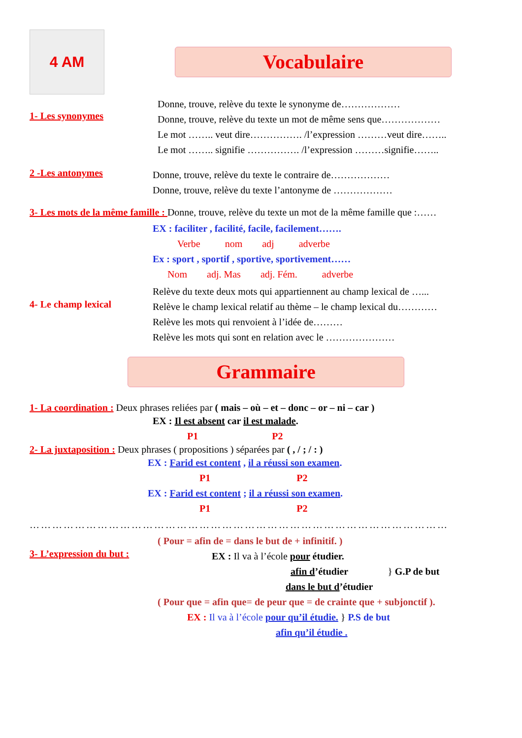4 AM
Vocabulaire
1- Les synonymes
Donne, trouve, relève du texte le synonyme de………………
Donne, trouve, relève du texte un mot de même sens que………………
Le mot …….. veut dire……………. /l’expression ………veut dire……..
Le mot …….. signifie ……………. /l’expression ………signifie……..
2 -Les antonymes
Donne, trouve, relève du texte le contraire de………………
Donne, trouve, relève du texte l’antonyme de ………………
3- Les mots de la même famille : Donne, trouve, relève du texte un mot de la même famille que :……
EX : faciliter , facilité, facile, facilement…….
Verbe nom adj adverbe
Ex : sport , sportif , sportive, sportivement……
Nom adj. Mas adj. Fém. adverbe
4- Le champ lexical
Relève du texte deux mots qui appartiennent au champ lexical de …...
Relève le champ lexical relatif au thème – le champ lexical du…………
Relève les mots qui renvoient à l’idée de………
Relève les mots qui sont en relation avec le …………………
Grammaire
1- La coordination : Deux phrases reliées par ( mais – où – et – donc – or – ni – car )
EX : Il est absent car il est malade.
P1 P2
2- La juxtaposition : Deux phrases ( propositions ) séparées par ( , / ; / : )
EX : Farid est content , il a réussi son examen.
P1 P2
EX : Farid est content ; il a réussi son examen.
P1 P2
…………………………………………………………………………………………………
3- L’expression du but :
( Pour = afin de = dans le but de + infinitif. )
EX : Il va à l’école pour étudier.
afin d’étudier } G.P de but
dans le but d’étudier
( Pour que = afin que= de peur que = de crainte que + subjonctif ).
EX : Il va à l’école pour qu’il étudie. } P.S de but
afin qu’il étudie .